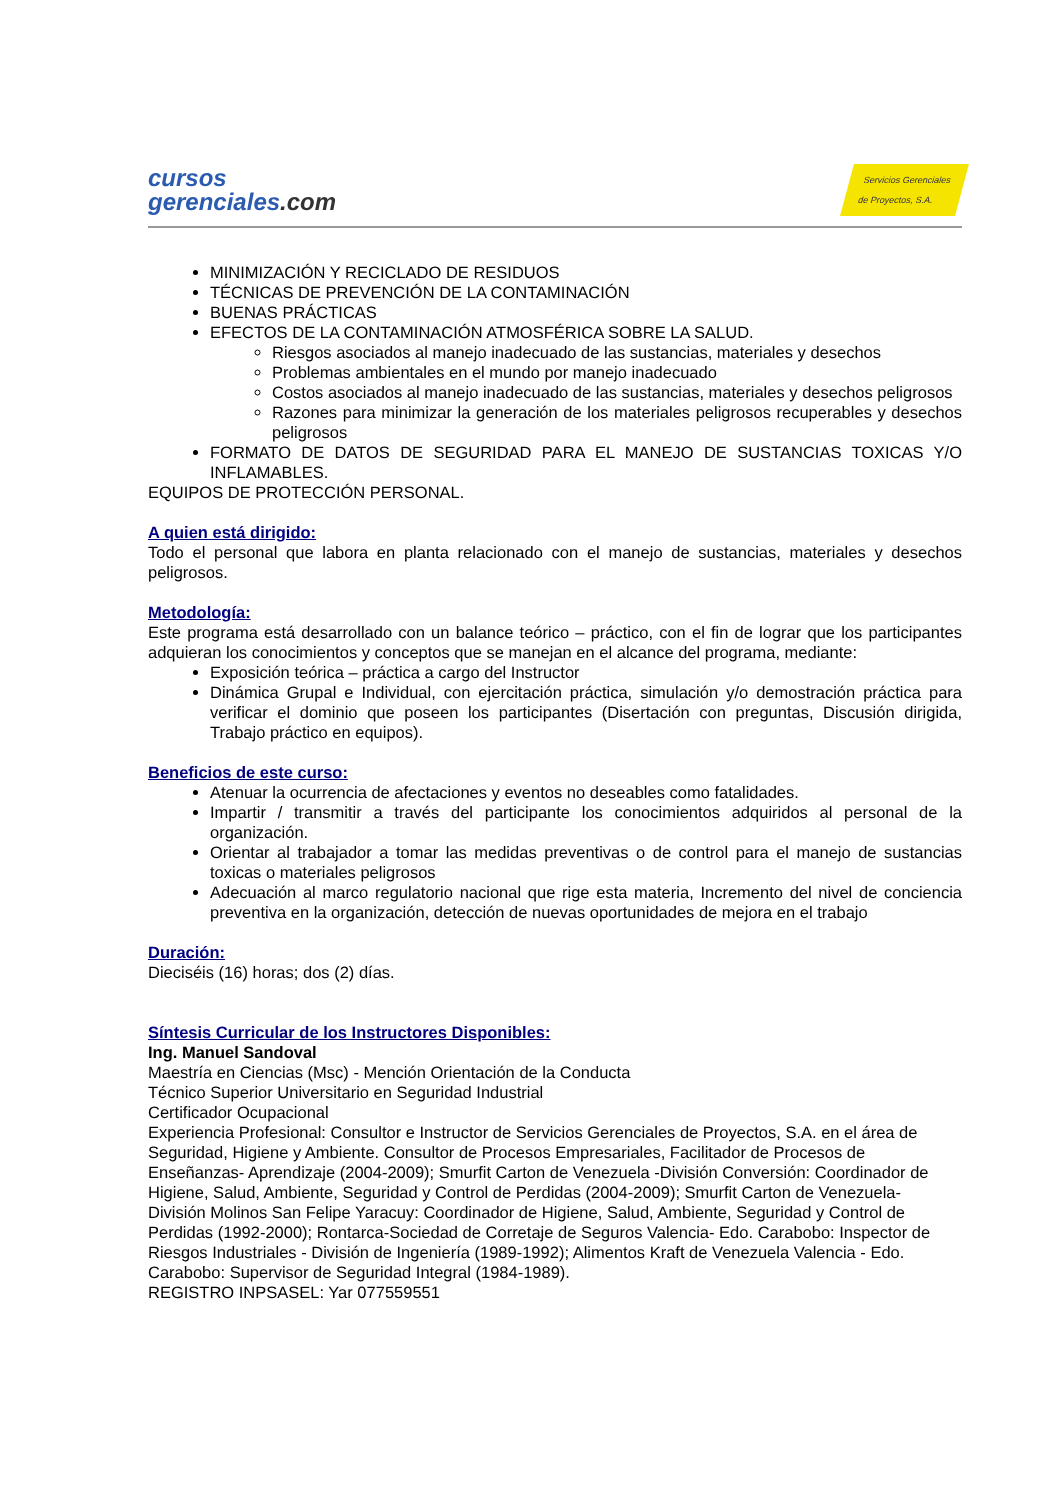cursos
gerenciales.com
Servicios Gerenciales
de Proyectos, S.A.
MINIMIZACIÓN Y RECICLADO DE RESIDUOS
TÉCNICAS DE PREVENCIÓN DE LA CONTAMINACIÓN
BUENAS PRÁCTICAS
EFECTOS DE LA CONTAMINACIÓN ATMOSFÉRICA SOBRE LA SALUD.
Riesgos asociados al manejo inadecuado de las sustancias, materiales y desechos
Problemas ambientales en el mundo por manejo inadecuado
Costos asociados al manejo inadecuado de las sustancias, materiales y desechos peligrosos
Razones para minimizar la generación de los materiales peligrosos recuperables y desechos peligrosos
FORMATO DE DATOS DE SEGURIDAD PARA EL MANEJO DE SUSTANCIAS TOXICAS Y/O INFLAMABLES.
EQUIPOS DE PROTECCIÓN PERSONAL.
A quien está dirigido:
Todo el personal que labora en planta relacionado con el manejo de sustancias, materiales y desechos peligrosos.
Metodología:
Este programa está desarrollado con un balance teórico – práctico, con el fin de lograr que los participantes adquieran los conocimientos y conceptos que se manejan en el alcance del programa, mediante:
Exposición teórica – práctica a cargo del Instructor
Dinámica Grupal e Individual, con ejercitación práctica, simulación y/o demostración práctica para verificar el dominio que poseen los participantes (Disertación con preguntas, Discusión dirigida, Trabajo práctico en equipos).
Beneficios de este curso:
Atenuar la ocurrencia de afectaciones y eventos no deseables como fatalidades.
Impartir / transmitir a través del participante los conocimientos adquiridos al personal de la organización.
Orientar al trabajador a tomar las medidas preventivas o de control para el manejo de sustancias toxicas o materiales peligrosos
Adecuación al marco regulatorio nacional que rige esta materia, Incremento del nivel de conciencia preventiva en la organización, detección de nuevas oportunidades de mejora en el trabajo
Duración:
Dieciséis (16) horas; dos (2) días.
Síntesis Curricular de los Instructores Disponibles:
Ing. Manuel Sandoval
Maestría en Ciencias (Msc) - Mención Orientación de la Conducta
Técnico Superior Universitario en Seguridad Industrial
Certificador Ocupacional
Experiencia Profesional: Consultor e Instructor de Servicios Gerenciales de Proyectos, S.A. en el área de Seguridad, Higiene y Ambiente. Consultor de Procesos Empresariales, Facilitador de Procesos de Enseñanzas- Aprendizaje (2004-2009); Smurfit Carton de Venezuela -División Conversión: Coordinador de Higiene, Salud, Ambiente, Seguridad y Control de Perdidas (2004-2009); Smurfit Carton de Venezuela- División Molinos San Felipe Yaracuy: Coordinador de Higiene, Salud, Ambiente, Seguridad y Control de Perdidas (1992-2000); Rontarca-Sociedad de Corretaje de Seguros Valencia- Edo. Carabobo: Inspector de Riesgos Industriales - División de Ingeniería (1989-1992); Alimentos Kraft de Venezuela Valencia - Edo. Carabobo: Supervisor de Seguridad Integral (1984-1989).
REGISTRO INPSASEL: Yar 077559551